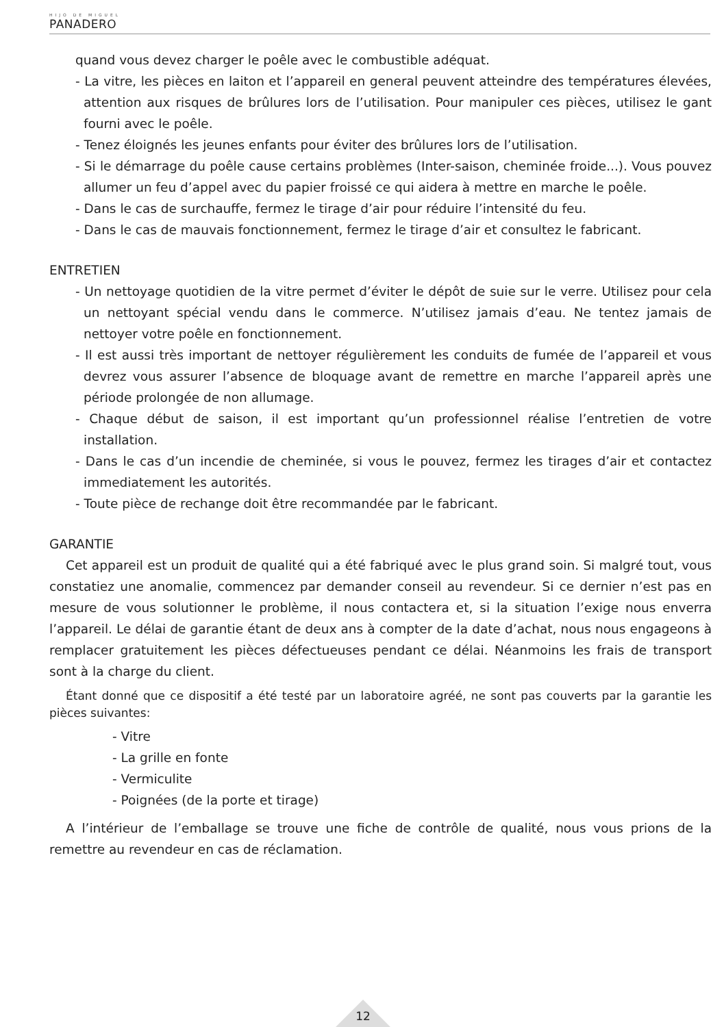HIJO DE MIGUEL
PANADERO
quand vous devez charger le poêle avec le combustible adéquat.
- La vitre, les pièces en laiton et l’appareil en general peuvent atteindre des températures élevées, attention aux risques de brûlures lors de l’utilisation. Pour manipuler ces pièces, utilisez le gant fourni avec le poêle.
- Tenez éloignés les jeunes enfants pour éviter des brûlures lors de l’utilisation.
- Si le démarrage du poêle cause certains problèmes (Inter-saison, cheminée froide...). Vous pouvez allumer un feu d’appel avec du papier froissé ce qui aidera à mettre en marche le poêle.
- Dans le cas de surchauffe, fermez le tirage d’air pour réduire l’intensité du feu.
- Dans le cas de mauvais fonctionnement, fermez le tirage d’air et consultez le fabricant.
ENTRETIEN
- Un nettoyage quotidien de la vitre permet d’éviter le dépôt de suie sur le verre. Utilisez pour cela un nettoyant spécial vendu dans le commerce. N’utilisez jamais d’eau. Ne tentez jamais de nettoyer votre poêle en fonctionnement.
- Il est aussi très important de nettoyer régulièrement les conduits de fumée de l’appareil et vous devrez vous assurer l’absence de bloquage avant de remettre en marche l’appareil après une période prolongée de non allumage.
- Chaque début de saison, il est important qu’un professionnel réalise l’entretien de votre installation.
- Dans le cas d’un incendie de cheminée, si vous le pouvez, fermez les tirages d’air et contactez immediatement les autorités.
- Toute pièce de rechange doit être recommandée par le fabricant.
GARANTIE
Cet appareil est un produit de qualité qui a été fabriqué avec le plus grand soin. Si malgré tout, vous constatiez une anomalie, commencez par demander conseil au revendeur. Si ce dernier n’est pas en mesure de vous solutionner le problème, il nous contactera et, si la situation l’exige nous enverra l’appareil. Le délai de garantie étant de deux ans à compter de la date d’achat, nous nous engageons à remplacer gratuitement les pièces défectueuses pendant ce délai. Néanmoins les frais de transport sont à la charge du client.
Étant donné que ce dispositif a été testé par un laboratoire agréé, ne sont pas couverts par la garantie les pièces suivantes:
- Vitre
- La grille en fonte
- Vermiculite
- Poignées (de la porte et tirage)
A l’intérieur de l’emballage se trouve une fiche de contrôle de qualité, nous vous prions de la remettre au revendeur en cas de réclamation.
12